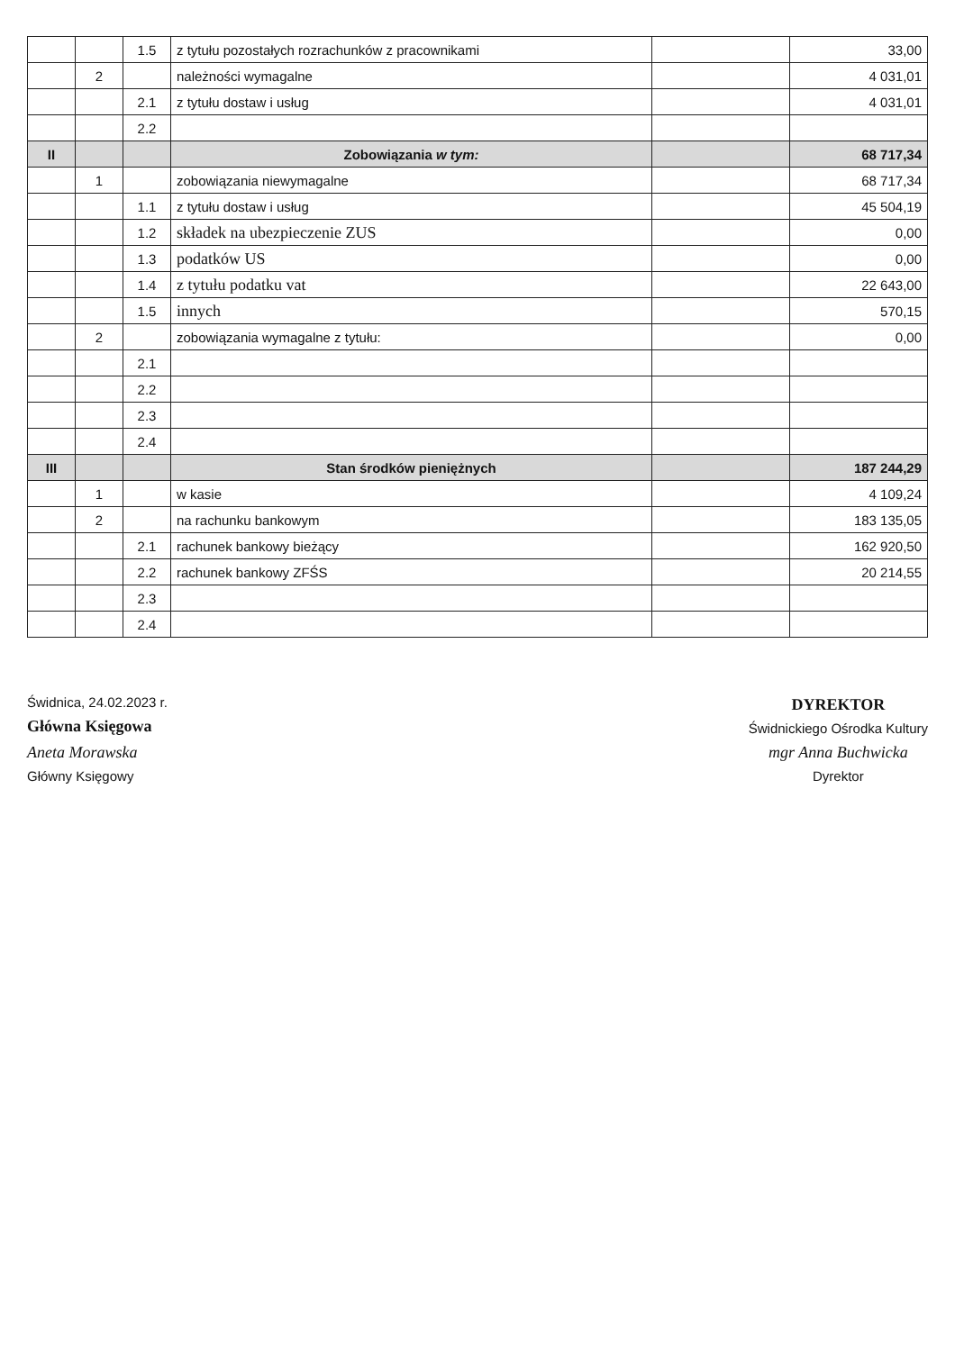| | | 1.5 | z tytułu pozostałych rozrachunków z pracownikami | | 33,00 |
| | 2 | | należności wymagalne | | 4 031,01 |
| | | 2.1 | z tytułu dostaw i usług | | 4 031,01 |
| | | 2.2 | | | |
| II | | | Zobowiązania w tym: | | 68 717,34 |
| | 1 | | zobowiązania niewymagalne | | 68 717,34 |
| | | 1.1 | z tytułu dostaw i usług | | 45 504,19 |
| | | 1.2 | składek na ubezpieczenie ZUS | | 0,00 |
| | | 1.3 | podatków US | | 0,00 |
| | | 1.4 | z tytułu podatku vat | | 22 643,00 |
| | | 1.5 | innych | | 570,15 |
| | 2 | | zobowiązania wymagalne z tytułu: | | 0,00 |
| | | 2.1 | | | |
| | | 2.2 | | | |
| | | 2.3 | | | |
| | | 2.4 | | | |
| III | | | Stan środków pieniężnych | | 187 244,29 |
| | 1 | | w kasie | | 4 109,24 |
| | 2 | | na rachunku bankowym | | 183 135,05 |
| | | 2.1 | rachunek bankowy bieżący | | 162 920,50 |
| | | 2.2 | rachunek bankowy ZFŚS | | 20 214,55 |
| | | 2.3 | | | |
| | | 2.4 | | | |
Świdnica, 24.02.2023 r.
Główna Księgowa
Aneta Morawska
Główny Księgowy
DYREKTOR
Świdnickiego Ośrodka Kultury
mgr Anna Buchwicka
Dyrektor